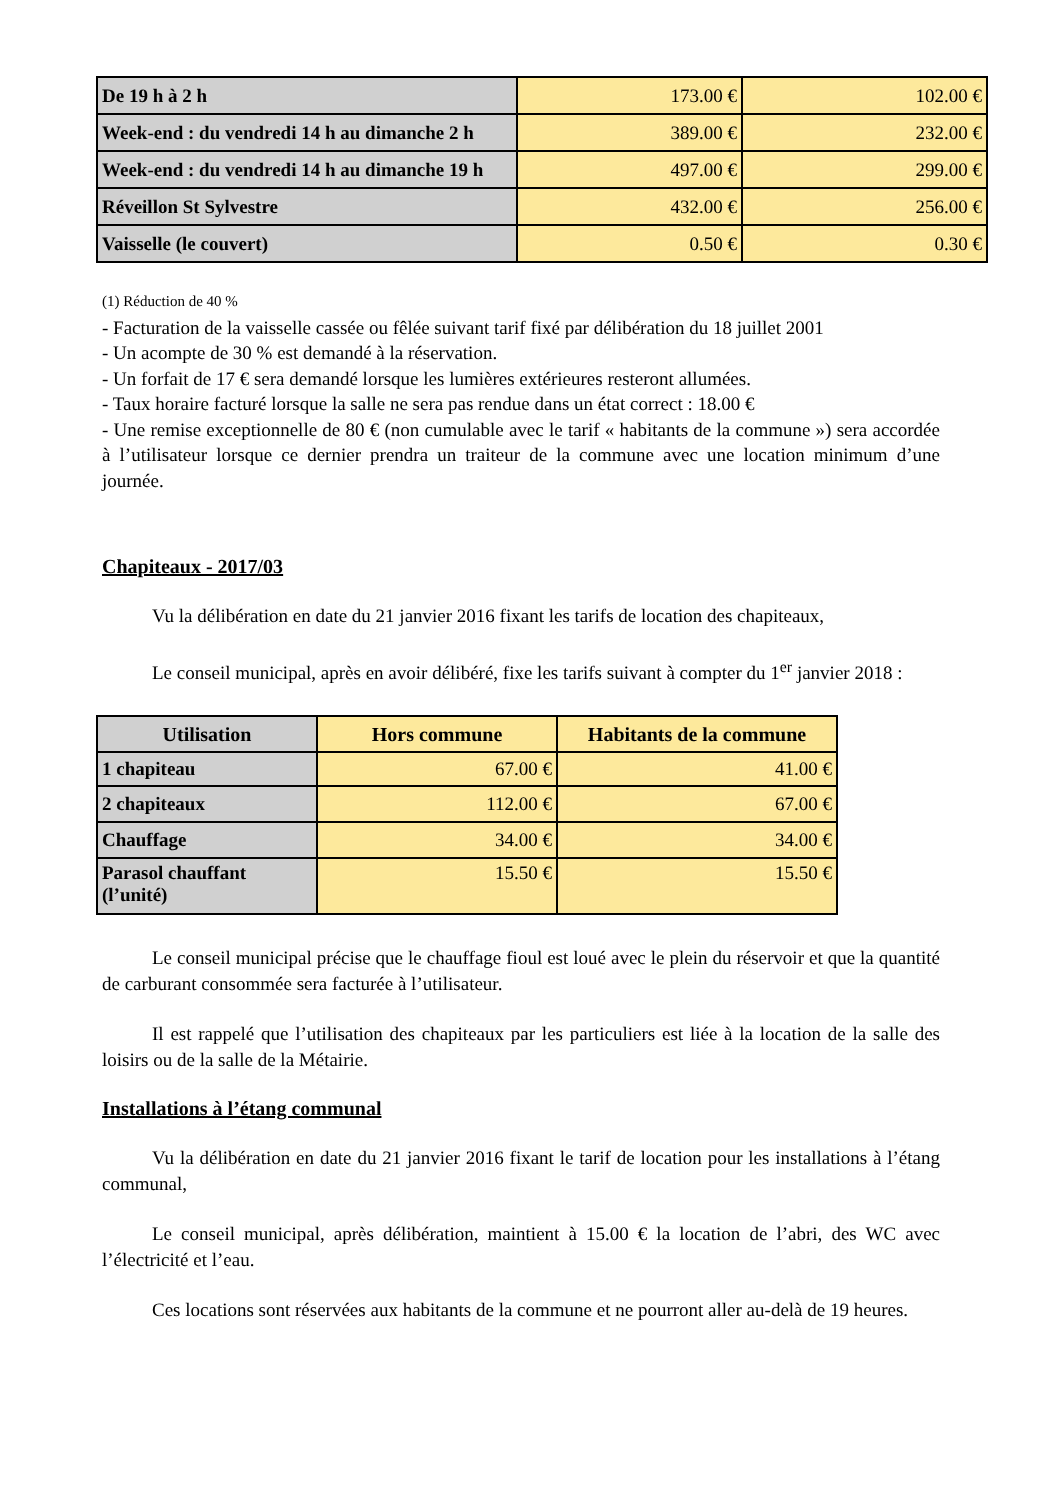| De 19 h à 2 h | 173.00 € | 102.00 € |
| Week-end : du vendredi 14 h au dimanche 2 h | 389.00 € | 232.00 € |
| Week-end : du vendredi 14 h au dimanche 19 h | 497.00 € | 299.00 € |
| Réveillon St Sylvestre | 432.00 € | 256.00 € |
| Vaisselle (le couvert) | 0.50 € | 0.30 € |
(1) Réduction de 40 %
- Facturation de la vaisselle cassée ou fêlée suivant tarif fixé par délibération du 18 juillet 2001
- Un acompte de 30 % est demandé à la réservation.
- Un forfait de 17 € sera demandé lorsque les lumières extérieures resteront allumées.
- Taux horaire facturé lorsque la salle ne sera pas rendue dans un état correct : 18.00 €
- Une remise exceptionnelle de 80 € (non cumulable avec le tarif « habitants de la commune ») sera accordée à l’utilisateur lorsque ce dernier prendra un traiteur de la commune avec une location minimum d’une journée.
Chapiteaux - 2017/03
Vu la délibération en date du 21 janvier 2016 fixant les tarifs de location des chapiteaux,
Le conseil municipal, après en avoir délibéré, fixe les tarifs suivant à compter du 1<sup>er</sup> janvier 2018 :
| Utilisation | Hors commune | Habitants de la commune |
| --- | --- | --- |
| 1 chapiteau | 67.00 € | 41.00 € |
| 2 chapiteaux | 112.00 € | 67.00 € |
| Chauffage | 34.00 € | 34.00 € |
| Parasol chauffant (l’unité) | 15.50 € | 15.50 € |
Le conseil municipal précise que le chauffage fioul est loué avec le plein du réservoir et que la quantité de carburant consommée sera facturée à l’utilisateur.
Il est rappelé que l’utilisation des chapiteaux par les particuliers est liée à la location de la salle des loisirs ou de la salle de la Métairie.
Installations à l’étang communal
Vu la délibération en date du 21 janvier 2016 fixant le tarif de location pour les installations à l’étang communal,
Le conseil municipal, après délibération, maintient à 15.00 € la location de l’abri, des WC avec l’électricité et l’eau.
Ces locations sont réservées aux habitants de la commune et ne pourront aller au-delà de 19 heures.